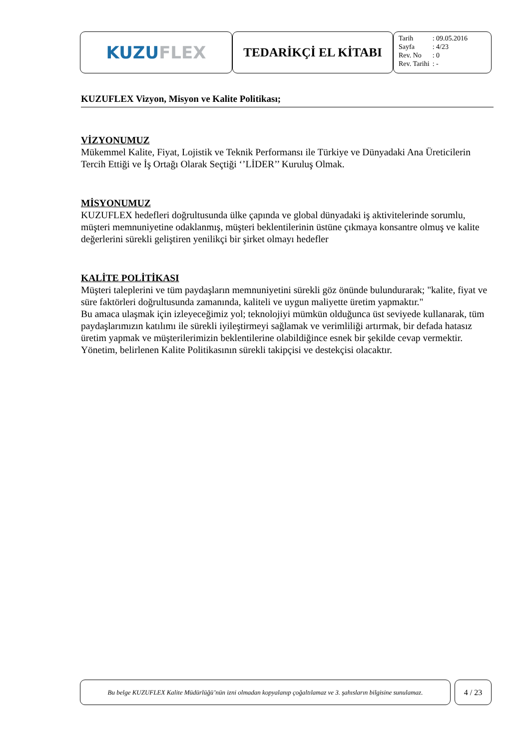KUZU FLEX
TEDARİKÇİ EL KİTABI
| Tarih | : 09.05.2016 |
| Sayfa | : 4/23 |
| Rev. No | : 0 |
| Rev. Tarihi | : - |
KUZUFLEX Vizyon, Misyon ve Kalite Politikası;
VİZYONUMUZ
Mükemmel Kalite, Fiyat, Lojistik ve Teknik Performansı ile Türkiye ve Dünyadaki Ana Üreticilerin Tercih Ettiği ve İş Ortağı Olarak Seçtiği ‘’LİDER’’ Kuruluş Olmak.
MİSYONUMUZ
KUZUFLEX hedefleri doğrultusunda ülke çapında ve global dünyadaki iş aktivitelerinde sorumlu, müşteri memnuniyetine odaklanmış, müşteri beklentilerinin üstüne çıkmaya konsantre olmuş ve kalite değerlerini sürekli geliştiren yenilikçi bir şirket olmayı hedefler
KALİTE POLİTİKASI
Müşteri taleplerini ve tüm paydaşların memnuniyetini sürekli göz önünde bulundurarak; "kalite, fiyat ve süre faktörleri doğrultusunda zamanında, kaliteli ve uygun maliyette üretim yapmaktır."
Bu amaca ulaşmak için izleyeceğimiz yol; teknolojiyi mümkün olduğunca üst seviyede kullanarak, tüm paydaşlarımızın katılımı ile sürekli iyileştirmeyi sağlamak ve verimliliği artırmak, bir defada hatasız üretim yapmak ve müşterilerimizin beklentilerine olabildiğince esnek bir şekilde cevap vermektir.
Yönetim, belirlenen Kalite Politikasının sürekli takipçisi ve destekçisi olacaktır.
Bu belge KUZUFLEX Kalite Müdürlüğü’nün izni olmadan kopyalanıp çoğaltılamaz ve 3. şahısların bilgisine sunulamaz.
4 / 23